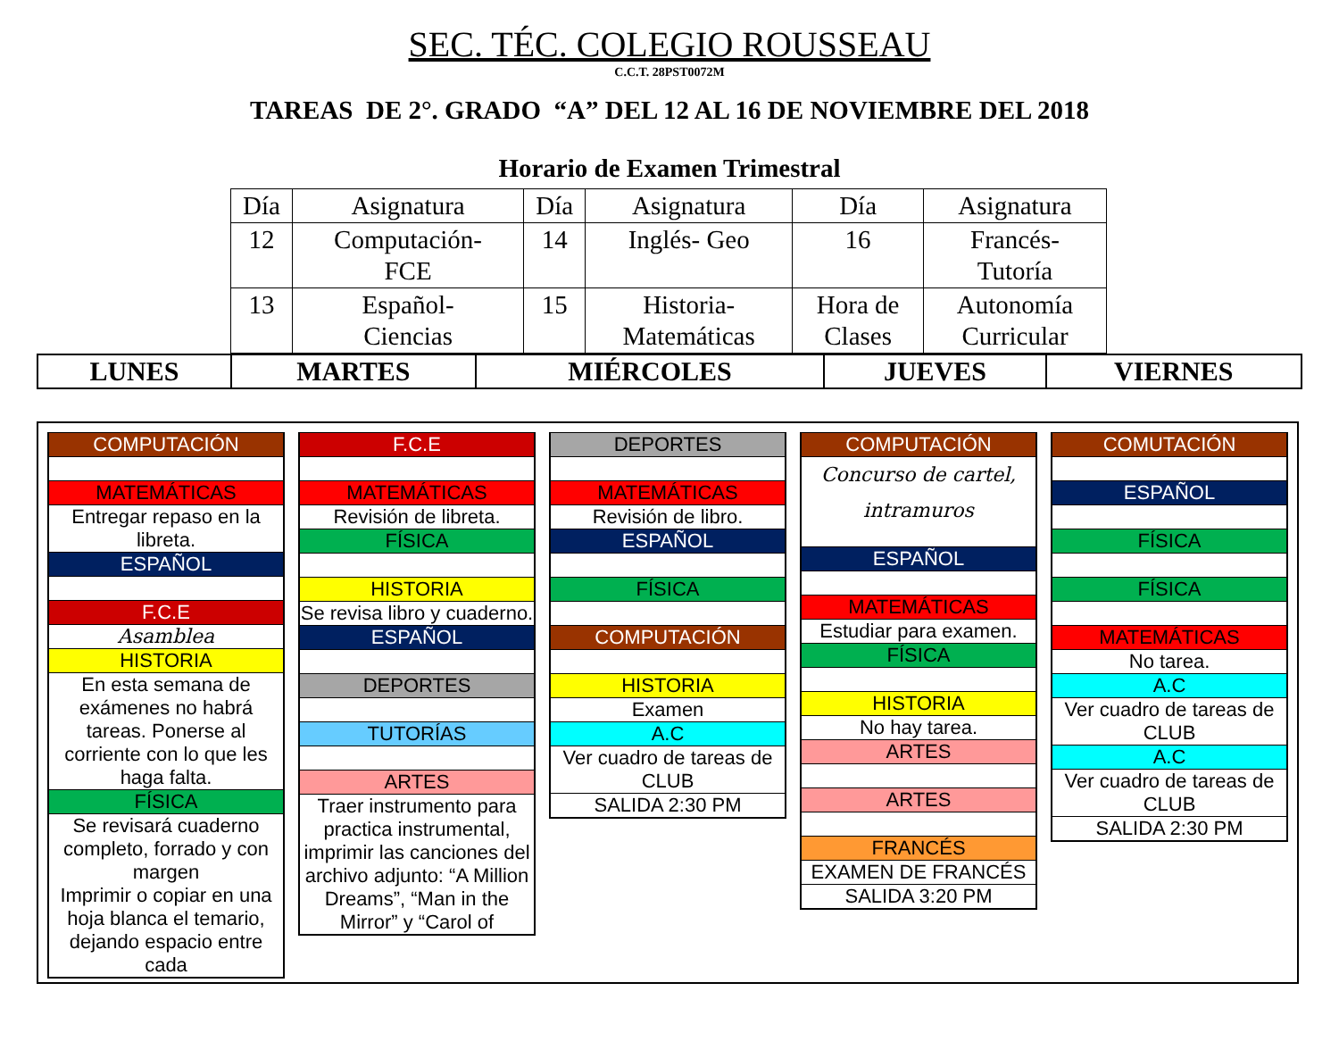SEC. TÉC. COLEGIO ROUSSEAU
C.C.T. 28PST0072M
TAREAS DE 2°. GRADO “A” DEL 12 AL 16 DE NOVIEMBRE DEL 2018
Horario de Examen Trimestral
| Día | Asignatura | Día | Asignatura | Día | Asignatura |
| 12 | Computación- FCE | 14 | Inglés- Geo | 16 | Francés- Tutoría |
| 13 | Español- Ciencias | 15 | Historia- Matemáticas | Hora de Clases | Autonomía Curricular |
| LUNES | MARTES | MIÉRCOLES | JUEVES | VIERNES |
COMPUTACIÓN
MATEMÁTICAS
Entregar repaso en la libreta.
ESPAÑOL
F.C.E
Asamblea
HISTORIA
En esta semana de exámenes no habrá tareas. Ponerse al corriente con lo que les haga falta.
FÍSICA
Se revisará cuaderno completo, forrado y con margen
Imprimir o copiar en una hoja blanca el temario, dejando espacio entre cada
F.C.E
MATEMÁTICAS
Revisión de libreta.
FÍSICA
HISTORIA
Se revisa libro y cuaderno.
ESPAÑOL
DEPORTES
TUTORÍAS
ARTES
Traer instrumento para practica instrumental, imprimir las canciones del archivo adjunto: “A Million Dreams”, “Man in the Mirror” y “Carol of
DEPORTES
MATEMÁTICAS
Revisión de libro.
ESPAÑOL
FÍSICA
COMPUTACIÓN
HISTORIA
Examen
A.C
Ver cuadro de tareas de CLUB
SALIDA 2:30 PM
COMPUTACIÓN
Concurso de cartel, intramuros
ESPAÑOL
MATEMÁTICAS
Estudiar para examen.
FÍSICA
HISTORIA
No hay tarea.
ARTES
ARTES
FRANCÉS
EXAMEN DE FRANCÉS
SALIDA 3:20 PM
COMUTACIÓN
ESPAÑOL
FÍSICA
FÍSICA
MATEMÁTICAS
No tarea.
A.C
Ver cuadro de tareas de CLUB
A.C
Ver cuadro de tareas de CLUB
SALIDA 2:30 PM